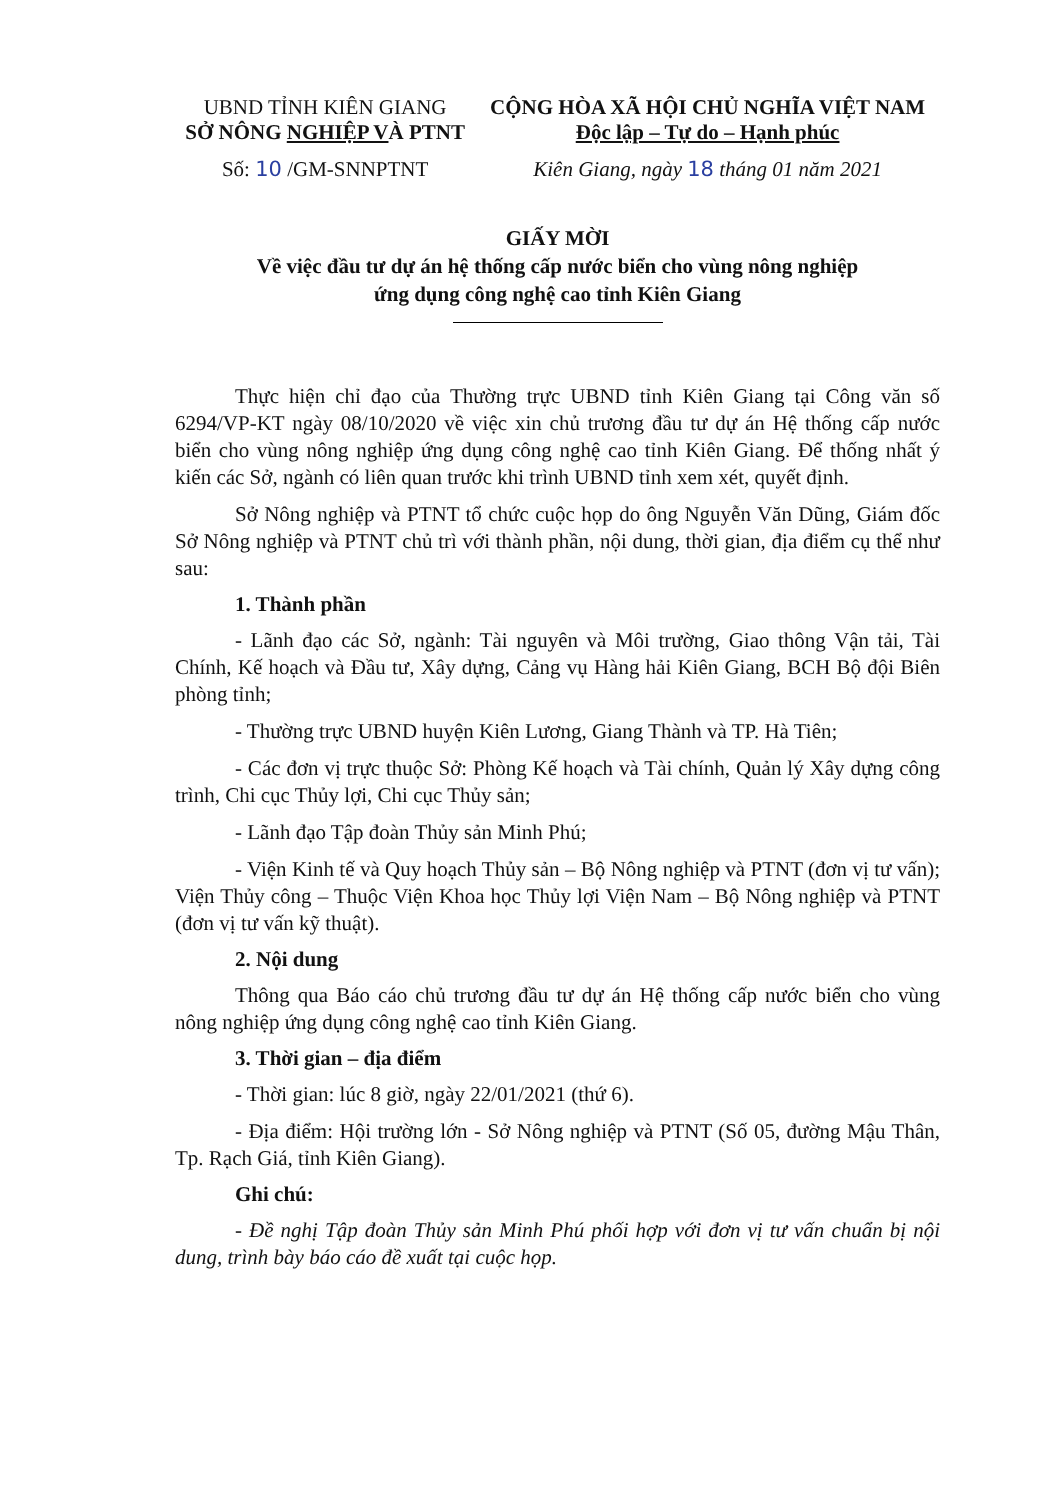UBND TỈNH KIÊN GIANG
SỞ NÔNG NGHIỆP VÀ PTNT
Số: 10 /GM-SNNPTNT
CỘNG HÒA XÃ HỘI CHỦ NGHĨA VIỆT NAM
Độc lập – Tự do – Hạnh phúc
Kiên Giang, ngày 18 tháng 01 năm 2021
GIẤY MỜI
Về việc đầu tư dự án hệ thống cấp nước biển cho vùng nông nghiệp
ứng dụng công nghệ cao tỉnh Kiên Giang
Thực hiện chỉ đạo của Thường trực UBND tỉnh Kiên Giang tại Công văn số 6294/VP-KT ngày 08/10/2020 về việc xin chủ trương đầu tư dự án Hệ thống cấp nước biển cho vùng nông nghiệp ứng dụng công nghệ cao tỉnh Kiên Giang. Để thống nhất ý kiến các Sở, ngành có liên quan trước khi trình UBND tỉnh xem xét, quyết định.
Sở Nông nghiệp và PTNT tổ chức cuộc họp do ông Nguyễn Văn Dũng, Giám đốc Sở Nông nghiệp và PTNT chủ trì với thành phần, nội dung, thời gian, địa điểm cụ thể như sau:
1. Thành phần
- Lãnh đạo các Sở, ngành: Tài nguyên và Môi trường, Giao thông Vận tải, Tài Chính, Kế hoạch và Đầu tư, Xây dựng, Cảng vụ Hàng hải Kiên Giang, BCH Bộ đội Biên phòng tỉnh;
- Thường trực UBND huyện Kiên Lương, Giang Thành và TP. Hà Tiên;
- Các đơn vị trực thuộc Sở: Phòng Kế hoạch và Tài chính, Quản lý Xây dựng công trình, Chi cục Thủy lợi, Chi cục Thủy sản;
- Lãnh đạo Tập đoàn Thủy sản Minh Phú;
- Viện Kinh tế và Quy hoạch Thủy sản – Bộ Nông nghiệp và PTNT (đơn vị tư vấn); Viện Thủy công – Thuộc Viện Khoa học Thủy lợi Viện Nam – Bộ Nông nghiệp và PTNT (đơn vị tư vấn kỹ thuật).
2. Nội dung
Thông qua Báo cáo chủ trương đầu tư dự án Hệ thống cấp nước biển cho vùng nông nghiệp ứng dụng công nghệ cao tỉnh Kiên Giang.
3. Thời gian – địa điểm
- Thời gian: lúc 8 giờ, ngày 22/01/2021 (thứ 6).
- Địa điểm: Hội trường lớn - Sở Nông nghiệp và PTNT (Số 05, đường Mậu Thân, Tp. Rạch Giá, tỉnh Kiên Giang).
Ghi chú:
- Đề nghị Tập đoàn Thủy sản Minh Phú phối hợp với đơn vị tư vấn chuẩn bị nội dung, trình bày báo cáo đề xuất tại cuộc họp.